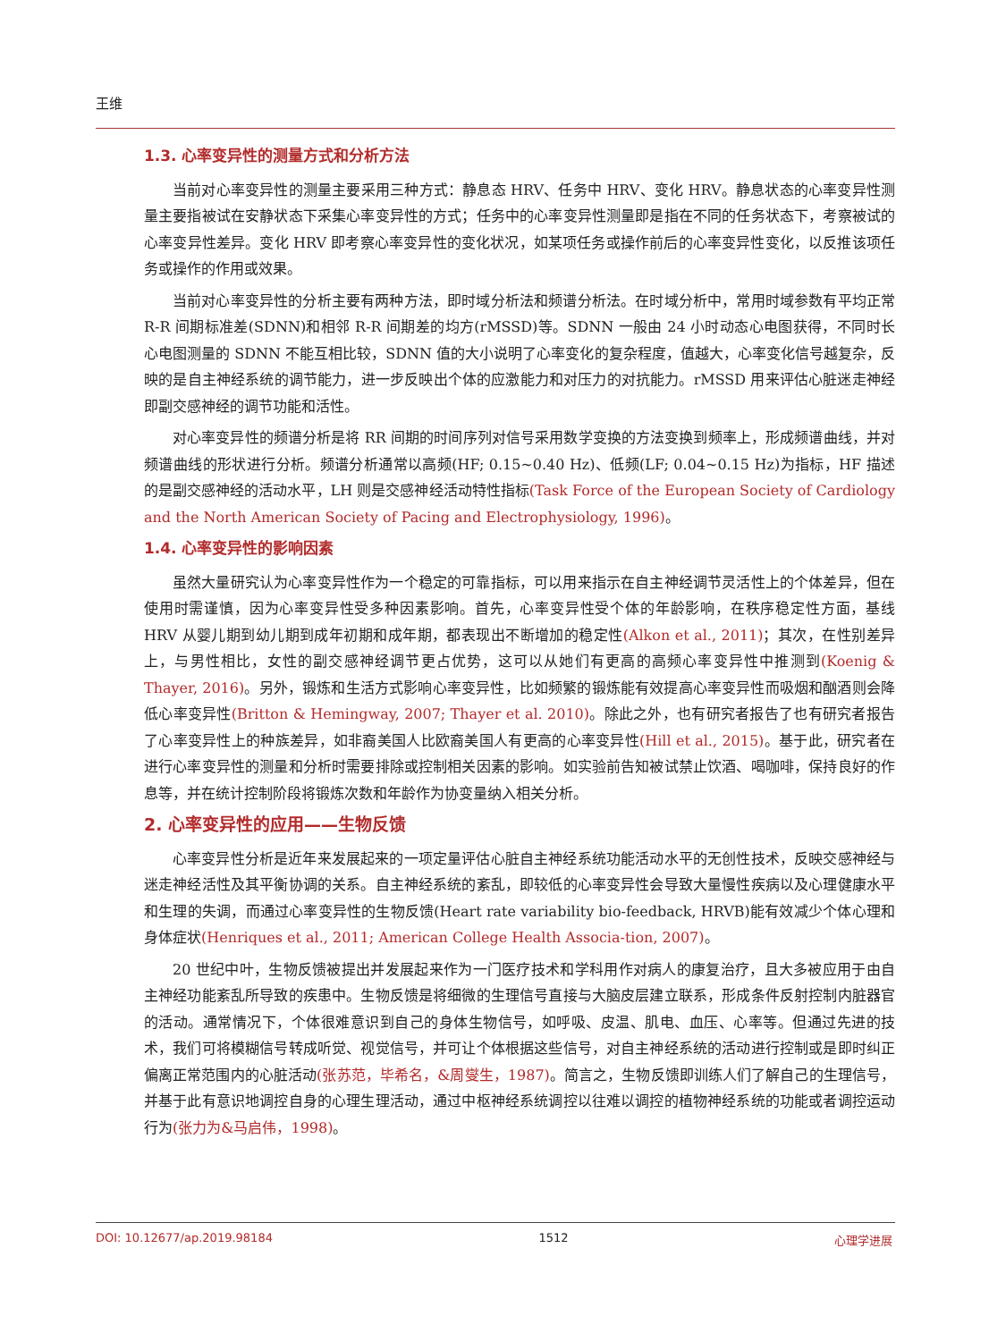王维
1.3. 心率变异性的测量方式和分析方法
当前对心率变异性的测量主要采用三种方式：静息态 HRV、任务中 HRV、变化 HRV。静息状态的心率变异性测量主要指被试在安静状态下采集心率变异性的方式；任务中的心率变异性测量即是指在不同的任务状态下，考察被试的心率变异性差异。变化 HRV 即考察心率变异性的变化状况，如某项任务或操作前后的心率变异性变化，以反推该项任务或操作的作用或效果。
当前对心率变异性的分析主要有两种方法，即时域分析法和频谱分析法。在时域分析中，常用时域参数有平均正常 R-R 间期标准差(SDNN)和相邻 R-R 间期差的均方(rMSSD)等。SDNN 一般由 24 小时动态心电图获得，不同时长心电图测量的 SDNN 不能互相比较，SDNN 值的大小说明了心率变化的复杂程度，值越大，心率变化信号越复杂，反映的是自主神经系统的调节能力，进一步反映出个体的应激能力和对压力的对抗能力。rMSSD 用来评估心脏迷走神经即副交感神经的调节功能和活性。
对心率变异性的频谱分析是将 RR 间期的时间序列对信号采用数学变换的方法变换到频率上，形成频谱曲线，并对频谱曲线的形状进行分析。频谱分析通常以高频(HF; 0.15~0.40 Hz)、低频(LF; 0.04~0.15 Hz)为指标，HF 描述的是副交感神经的活动水平，LH 则是交感神经活动特性指标(Task Force of the European Society of Cardiology and the North American Society of Pacing and Electrophysiology, 1996)。
1.4. 心率变异性的影响因素
虽然大量研究认为心率变异性作为一个稳定的可靠指标，可以用来指示在自主神经调节灵活性上的个体差异，但在使用时需谨慎，因为心率变异性受多种因素影响。首先，心率变异性受个体的年龄影响，在秩序稳定性方面，基线 HRV 从婴儿期到幼儿期到成年初期和成年期，都表现出不断增加的稳定性(Alkon et al., 2011)；其次，在性别差异上，与男性相比，女性的副交感神经调节更占优势，这可以从她们有更高的高频心率变异性中推测到(Koenig & Thayer, 2016)。另外，锻炼和生活方式影响心率变异性，比如频繁的锻炼能有效提高心率变异性而吸烟和酗酒则会降低心率变异性(Britton & Hemingway, 2007; Thayer et al. 2010)。除此之外，也有研究者报告了也有研究者报告了心率变异性上的种族差异，如非裔美国人比欧裔美国人有更高的心率变异性(Hill et al., 2015)。基于此，研究者在进行心率变异性的测量和分析时需要排除或控制相关因素的影响。如实验前告知被试禁止饮酒、喝咖啡，保持良好的作息等，并在统计控制阶段将锻炼次数和年龄作为协变量纳入相关分析。
2. 心率变异性的应用——生物反馈
心率变异性分析是近年来发展起来的一项定量评估心脏自主神经系统功能活动水平的无创性技术，反映交感神经与迷走神经活性及其平衡协调的关系。自主神经系统的紊乱，即较低的心率变异性会导致大量慢性疾病以及心理健康水平和生理的失调，而通过心率变异性的生物反馈(Heart rate variability bio-feedback, HRVB)能有效减少个体心理和身体症状(Henriques et al., 2011; American College Health Associa-tion, 2007)。
20 世纪中叶，生物反馈被提出并发展起来作为一门医疗技术和学科用作对病人的康复治疗，且大多被应用于由自主神经功能紊乱所导致的疾患中。生物反馈是将细微的生理信号直接与大脑皮层建立联系，形成条件反射控制内脏器官的活动。通常情况下，个体很难意识到自己的身体生物信号，如呼吸、皮温、肌电、血压、心率等。但通过先进的技术，我们可将模糊信号转成听觉、视觉信号，并可让个体根据这些信号，对自主神经系统的活动进行控制或是即时纠正偏离正常范围内的心脏活动(张苏范，毕希名，&周燮生，1987)。简言之，生物反馈即训练人们了解自己的生理信号，并基于此有意识地调控自身的心理生理活动，通过中枢神经系统调控以往难以调控的植物神经系统的功能或者调控运动行为(张力为&马启伟，1998)。
DOI: 10.12677/ap.2019.98184 1512 心理学进展